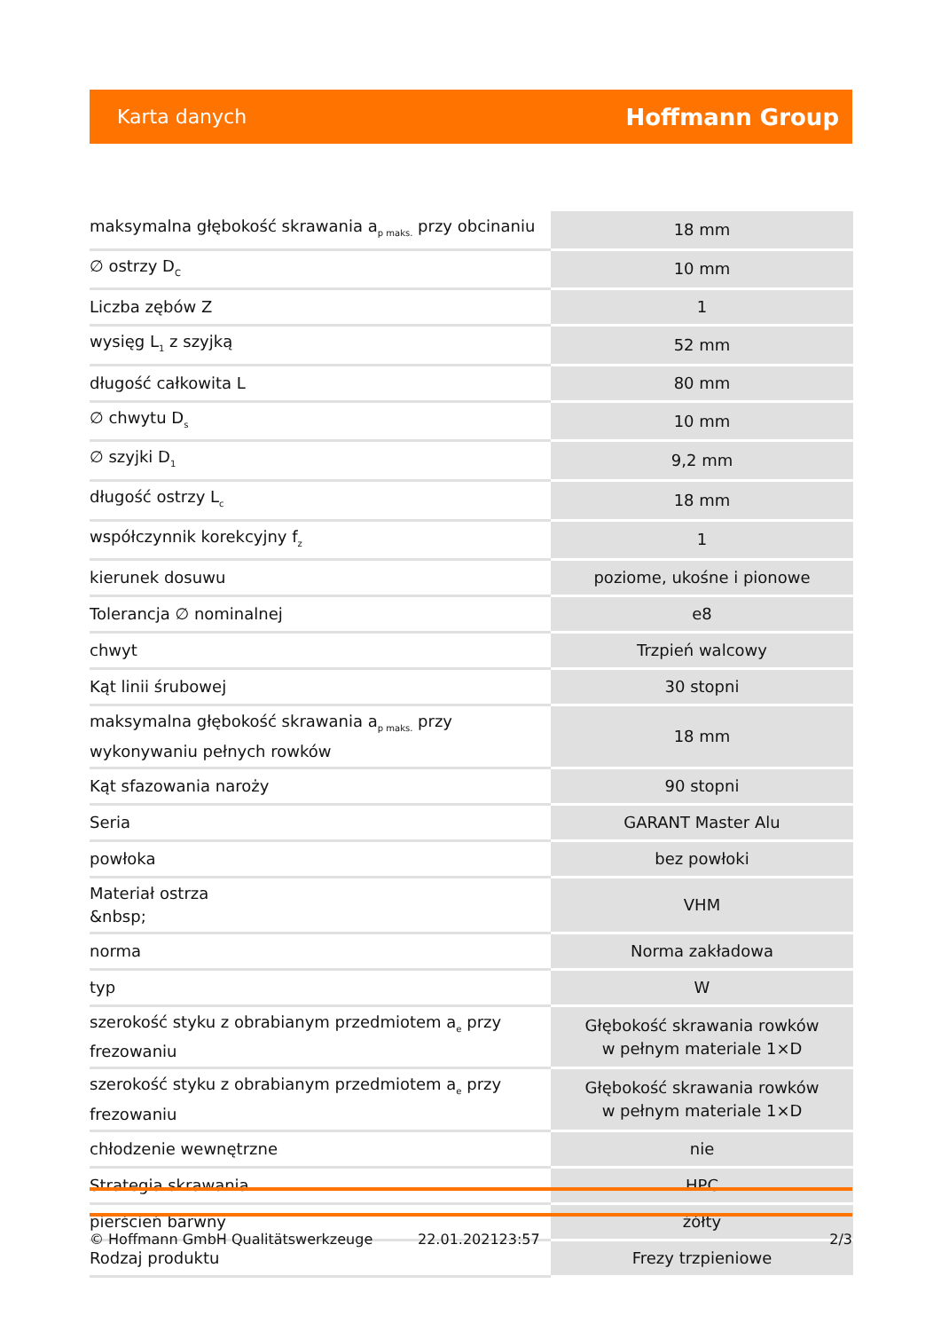Karta danych Hoffmann Group
| maksymalna głębokość skrawania a<sub>p maks.</sub> przy obcinaniu | 18 mm |
| ∅ ostrzy D<sub>C</sub> | 10 mm |
| Liczba zębów Z | 1 |
| wysięg L<sub>1</sub> z szyjką | 52 mm |
| długość całkowita L | 80 mm |
| ∅ chwytu D<sub>s</sub> | 10 mm |
| ∅ szyjki D<sub>1</sub> | 9,2 mm |
| długość ostrzy L<sub>c</sub> | 18 mm |
| współczynnik korekcyjny f<sub>z</sub> | 1 |
| kierunek dosuwu | poziome, ukośne i pionowe |
| Tolerancja ∅ nominalnej | e8 |
| chwyt | Trzpień walcowy |
| Kąt linii śrubowej | 30 stopni |
| maksymalna głębokość skrawania a<sub>p maks.</sub> przy wykonywaniu pełnych rowków | 18 mm |
| Kąt sfazowania naroży | 90 stopni |
| Seria | GARANT Master Alu |
| powłoka | bez powłoki |
| Materiał ostrza &nbsp; | VHM |
| norma | Norma zakładowa |
| typ | W |
| szerokość styku z obrabianym przedmiotem a<sub>e</sub> przy frezowaniu | Głębokość skrawania rowków w pełnym materiale 1×D |
| szerokość styku z obrabianym przedmiotem a<sub>e</sub> przy frezowaniu | Głębokość skrawania rowków w pełnym materiale 1×D |
| chłodzenie wewnętrzne | nie |
| Strategia skrawania | HPC |
| pierścień barwny | żółty |
| Rodzaj produktu | Frezy trzpieniowe |
© Hoffmann GmbH Qualitätswerkzeuge 22.01.202123:57 2/3